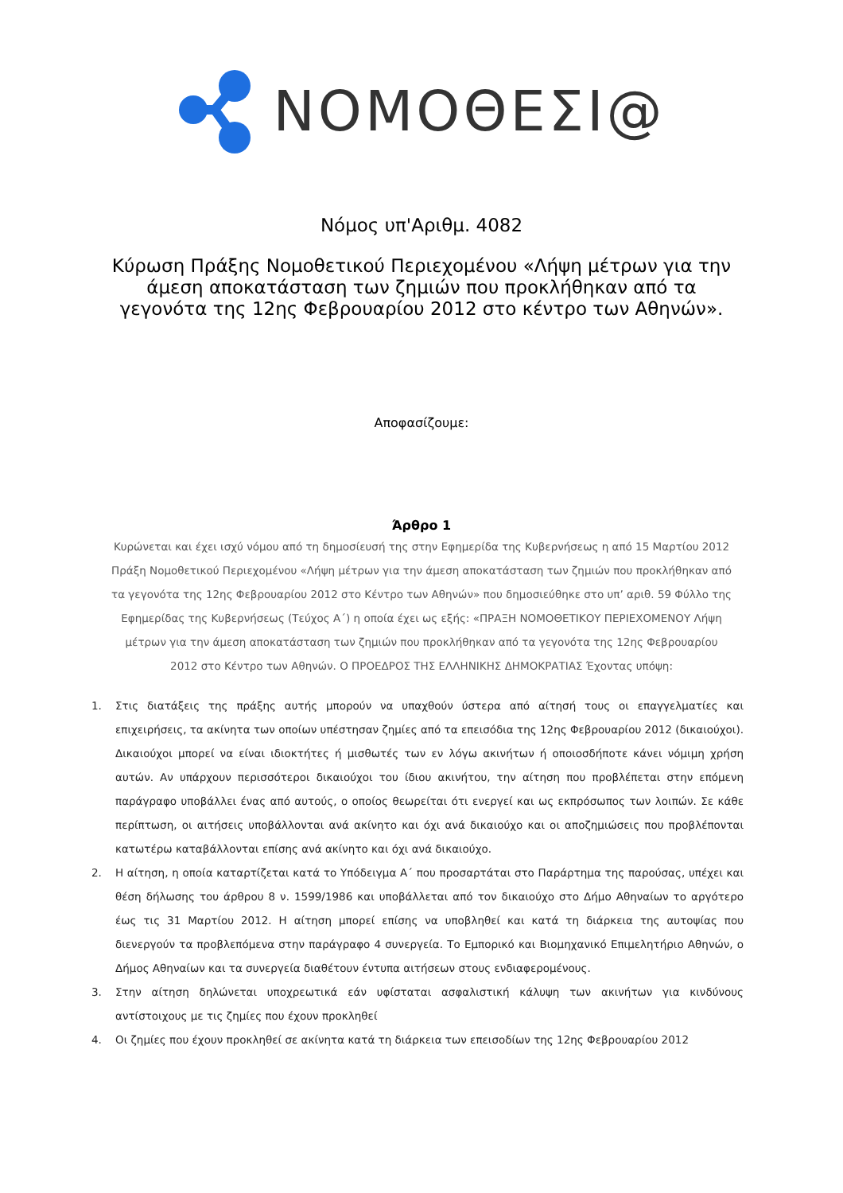ΝΟΜΟΘΕΣΙ@
Νόμος υπ'Αριθμ. 4082
Κύρωση Πράξης Νομοθετικού Περιεχομένου «Λήψη μέτρων για την άμεση αποκατάσταση των ζημιών που προκλήθηκαν από τα γεγονότα της 12ης Φεβρουαρίου 2012 στο κέντρο των Αθηνών».
Αποφασίζουμε:
Άρθρο 1
Κυρώνεται και έχει ισχύ νόμου από τη δημοσίευσή της στην Εφημερίδα της Κυβερνήσεως η από 15 Μαρτίου 2012 Πράξη Νομοθετικού Περιεχομένου «Λήψη μέτρων για την άμεση αποκατάσταση των ζημιών που προκλήθηκαν από τα γεγονότα της 12ης Φεβρουαρίου 2012 στο Κέντρο των Αθηνών» που δημοσιεύθηκε στο υπ’ αριθ. 59 Φύλλο της Εφημερίδας της Κυβερνήσεως (Τεύχος Α΄) η οποία έχει ως εξής: «ΠΡΑΞΗ ΝΟΜΟΘΕΤΙΚΟΥ ΠΕΡΙΕΧΟΜΕΝΟΥ Λήψη μέτρων για την άμεση αποκατάσταση των ζημιών που προκλήθηκαν από τα γεγονότα της 12ης Φεβρουαρίου 2012 στο Κέντρο των Αθηνών. Ο ΠΡΟΕΔΡΟΣ ΤΗΣ ΕΛΛΗΝΙΚΗΣ ΔΗΜΟΚΡΑΤΙΑΣ Έχοντας υπόψη:
1. Στις διατάξεις της πράξης αυτής μπορούν να υπαχθούν ύστερα από αίτησή τους οι επαγγελματίες και επιχειρήσεις, τα ακίνητα των οποίων υπέστησαν ζημίες από τα επεισόδια της 12ης Φεβρουαρίου 2012 (δικαιούχοι). Δικαιούχοι μπορεί να είναι ιδιοκτήτες ή μισθωτές των εν λόγω ακινήτων ή οποιοσδήποτε κάνει νόμιμη χρήση αυτών. Αν υπάρχουν περισσότεροι δικαιούχοι του ίδιου ακινήτου, την αίτηση που προβλέπεται στην επόμενη παράγραφο υποβάλλει ένας από αυτούς, ο οποίος θεωρείται ότι ενεργεί και ως εκπρόσωπος των λοιπών. Σε κάθε περίπτωση, οι αιτήσεις υποβάλλονται ανά ακίνητο και όχι ανά δικαιούχο και οι αποζημιώσεις που προβλέπονται κατωτέρω καταβάλλονται επίσης ανά ακίνητο και όχι ανά δικαιούχο.
2. Η αίτηση, η οποία καταρτίζεται κατά το Υπόδειγμα Α΄ που προσαρτάται στο Παράρτημα της παρούσας, υπέχει και θέση δήλωσης του άρθρου 8 ν. 1599/1986 και υποβάλλεται από τον δικαιούχο στο Δήμο Αθηναίων το αργότερο έως τις 31 Μαρτίου 2012. Η αίτηση μπορεί επίσης να υποβληθεί και κατά τη διάρκεια της αυτοψίας που διενεργούν τα προβλεπόμενα στην παράγραφο 4 συνεργεία. Το Εμπορικό και Βιομηχανικό Επιμελητήριο Αθηνών, ο Δήμος Αθηναίων και τα συνεργεία διαθέτουν έντυπα αιτήσεων στους ενδιαφερομένους.
3. Στην αίτηση δηλώνεται υποχρεωτικά εάν υφίσταται ασφαλιστική κάλυψη των ακινήτων για κινδύνους αντίστοιχους με τις ζημίες που έχουν προκληθεί
4. Οι ζημίες που έχουν προκληθεί σε ακίνητα κατά τη διάρκεια των επεισοδίων της 12ης Φεβρουαρίου 2012